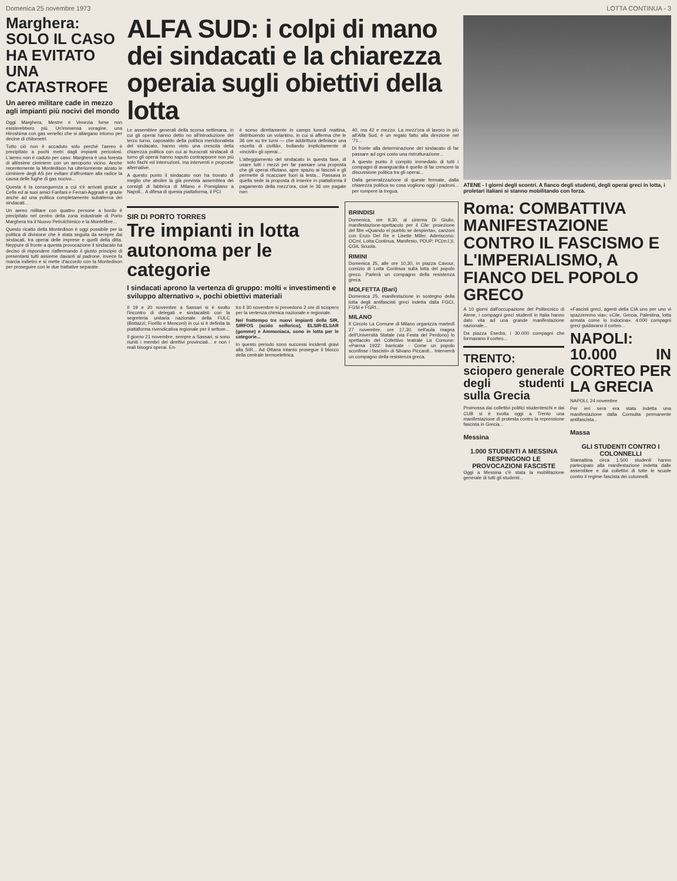Domenica 25 novembre 1973 LOTTA CONTINUA - 3
Marghera: SOLO IL CASO HA EVITATO UNA CATASTROFE
Un aereo militare cade in mezzo agli impianti più nocivi del mondo
Oggi Marghera, Mestre e Venezia forse non esisterebbero più. Un'immensa voragine, una Hiroshima con gas venefici che si allargano intorno per decine di chilometri.
Tutto ciò non è accaduto solo perché l'aereo è precipitato a pochi metri dagli impianti pericolosi. L'aereo non è caduto per caso: Marghera è una foresta di altissime ciminiere con un aeroporto vicino. Anche recentemente la Montedison ha ulteriormente alzato le ciminiere degli AS per evitare d'affrontare alla radice la causa delle fughe di gas nocivo...
Questa è la conseguenza a cui s'è arrivati grazie a Cefis ed ai suoi amici Fanfani e Ferrari-Aggradi e grazie anche ad una politica completamente subalterna dei sindacati...
Un aereo militare con quattro persone a bordo è precipitato nel centro della zona industriale di Porto Marghera tra il Nuovo Petrolchimico e la Montefibre...
Questo ricatto della Montedison è oggi possibile per la politica di divisione che è stata seguita da sempre dai sindacati, tra operai delle imprese e quelli della ditta. Neppure di fronte a questa provocazione il sindacato ha deciso di rispondere riaffermando il giusto principio di presentarsi tutti assieme davanti al padrone, invece fa marcia indietro e si mette d'accordo con la Montedison per proseguire con le due trattative separate.
ALFA SUD: i colpi di mano dei sindacati e la chiarezza operaia sugli obiettivi della lotta
Le assemblee generali della scorsa settimana, in cui gli operai hanno detto no all'introduzione del terzo turno, caposaldo della politica meridionalista del sindacato, hanno visto una crescita della chiarezza politica con cui ai burocrati sindacali di turno gli operai hanno saputo contrapporre non più solo fischi ed interruzioni, ma interventi e proposte alternative.
A questo punto il sindacato non ha trovato di meglio che abolire la già prevista assemblea dei consigli di fabbrica di Milano e Pomigliano a Napoli... A difesa di questa piattaforma, il PCI
è sceso direttamente in campo lunedì mattina, distribuendo un volantino, in cui si afferma che le 36 ore su tre turni — che addirittura definisce una «scelta di civiltà», bollando implicitamente di «incivili» gli operai...
L'atteggiamento del sindacato in questa fase, di usare tutti i mezzi per far passare una proposta che gli operai rifiutano, apre spazio ai fascisti e gli permette di ricacciare fuori la testa... Passava in quella sede la proposta di inserire in piattaforma il pagamento della mezz'ora, cioè le 36 ore pagate non
40, ma 42 e mezzo. La mezz'ora di lavoro in più all'Alfa Sud, è un regalo fatto alla direzione nel '71...
Di fronte alla determinazione del sindacato di far passare ad ogni costo una ristrutturazione...
A questo punto il compito immediato di tutti i compagni di avanguardia è quello di far crescere la discussione politica tra gli operai...
Dalla generalizzazione di queste fermate, dalla chiarezza politica su cosa vogliono oggi i padroni... per rompere la tregua.
SIR DI PORTO TORRES
Tre impianti in lotta autonoma per le categorie
I sindacati aprono la vertenza di gruppo: molti « investimenti e sviluppo alternativo », pochi obiettivi materiali
Il 19 e 20 novembre a Sassari si è svolto l'incontro di delegati e sindacalisti con la segreteria unitaria nazionale della FULC (Bottazzi, Fiorillo e Menconi) in cui si è definita la piattaforma rivendicativa regionale per il settore...
Il giorno 21 novembre, sempre a Sassari, si sono riuniti i membri dei direttivi provinciali... e non i reali bisogni operai. En-
tro il 30 novembre si prevedono 2 ore di sciopero per la vertenza chimica nazionale e regionale.
Nel frattempo tre nuovi impianti della SIR, SIRFOS (acido solforico), ELSIR-ELSAR (gomme) e Ammoniaca, sono in lotta per le categorie...
In questo periodo sono successi incidenti gravi alla SIR... Ad Ottana intanto prosegue il blocco della centrale termoelettrica.
BRINDISI
Domenica, ore 9,30, al cinema Di Giulio, manifestazione-spettacolo per il Cile: proiezione del film «Quando el pueblo se despierta», canzoni con Enzo Del Re e Lisette Miller. Aderiscono: OCml, Lotta Continua, Manifesto, PDUP, PC(m.l.)I, CGIL Scuola.
RIMINI
Domenica 25, alle ore 10,30, in piazza Cavour, comizio di Lotta Continua sulla lotta del popolo greco. Parlerà un compagno della resistenza greca.
MOLFETTA (Bari)
Domenica 25, manifestazione in sostegno della lotta degli antifascisti greci indetta dalla FGCI, FGSI e FGRI...
MILANO
Il Circolo La Comune di Milano organizza martedì 27 novembre, ore 17,30, nell'aula magna dell'Università Statale (via Festa del Perdono) lo spettacolo del Collettivo teatrale La Comune: «Parma 1922: barricate - Come un popolo sconfisse i fascisti» di Silvano Piccardi... Interverrà un compagno della resistenza greca.
ATENE - I giorni degli scontri. A fianco degli studenti, degli operai greci in lotta, i proletari italiani si stanno mobilitando con forza.
Roma: COMBATTIVA MANIFESTAZIONE CONTRO IL FASCISMO E L'IMPERIALISMO, A FIANCO DEL POPOLO GRECO
A 10 giorni dall'occupazione del Politecnico di Atene, i compagni greci studenti in Italia hanno dato vita ad una grande manifestazione nazionale...
Da piazza Esedra, i 30.000 compagni che formavano il corteo...
TRENTO: sciopero generale degli studenti sulla Grecia
Promossa dai collettivi politici studenteschi e dai CUB si è svolta oggi a Trento una manifestazione di protesta contro la repressione fascista in Grecia...
Messina
1.000 STUDENTI A MESSINA RESPINGONO LE PROVOCAZIONI FASCISTE
Oggi a Messina c'è stata la mobilitazione generale di tutti gli studenti...
«Fascisti greci, agenti della CIA uno per uno vi spazzeremo via»; «Cile, Grecia, Palestina, lotta armata come in Indocina». 4.000 compagni greci guidavano il corteo...
NAPOLI: 10.000 IN CORTEO PER LA GRECIA
NAPOLI, 24 novembre
Per ieri sera era stata indetta una manifestazione dalla Consulta permanente antifascista...
Massa
GLI STUDENTI CONTRO I COLONNELLI
Stamattina circa 1.500 studenti hanno partecipato alla manifestazione indetta dalle assemblee e dai collettivi di tutte le scuole contro il regime fascista dei colonnelli.